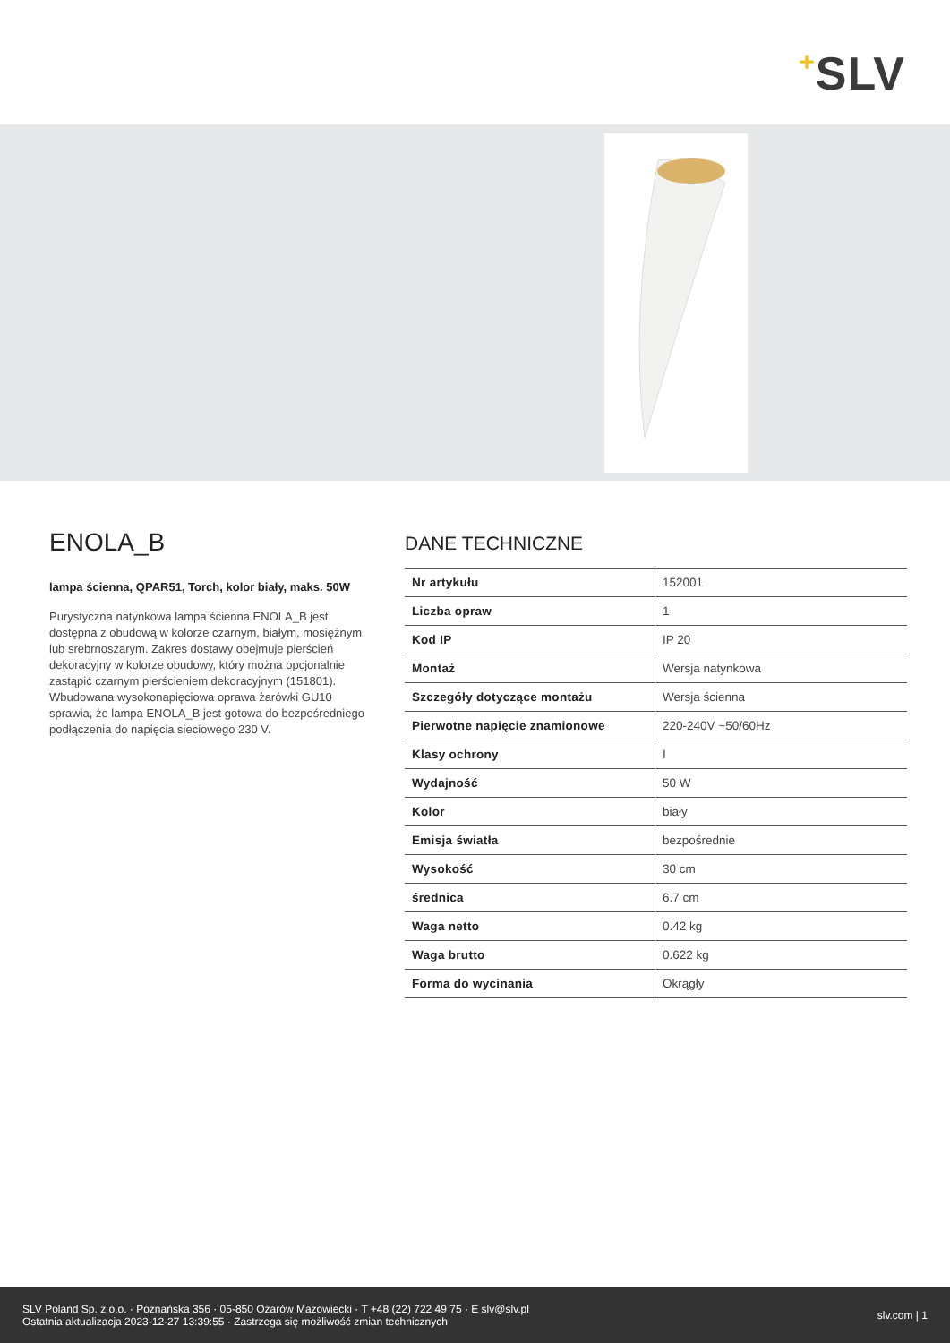+SLV
ENOLA_B
lampa ścienna, QPAR51, Torch, kolor biały, maks. 50W
Purystyczna natynkowa lampa ścienna ENOLA_B jest dostępna z obudową w kolorze czarnym, białym, mosiężnym lub srebrnoszarym. Zakres dostawy obejmuje pierścień dekoracyjny w kolorze obudowy, który można opcjonalnie zastąpić czarnym pierścieniem dekoracyjnym (151801). Wbudowana wysokonapięciowa oprawa żarówki GU10 sprawia, że lampa ENOLA_B jest gotowa do bezpośredniego podłączenia do napięcia sieciowego 230 V.
DANE TECHNICZNE
| Nr artykułu | 152001 |
| Liczba opraw | 1 |
| Kod IP | IP 20 |
| Montaż | Wersja natynkowa |
| Szczegóły dotyczące montażu | Wersja ścienna |
| Pierwotne napięcie znamionowe | 220-240V ~50/60Hz |
| Klasy ochrony | I |
| Wydajność | 50 W |
| Kolor | biały |
| Emisja światła | bezpośrednie |
| Wysokość | 30 cm |
| średnica | 6.7 cm |
| Waga netto | 0.42 kg |
| Waga brutto | 0.622 kg |
| Forma do wycinania | Okrągły |
SLV Poland Sp. z o.o. · Poznańska 356 · 05-850 Ożarów Mazowiecki · T +48 (22) 722 49 75 · E slv@slv.pl
Ostatnia aktualizacja 2023-12-27 13:39:55 · Zastrzega się możliwość zmian technicznych
slv.com | 1